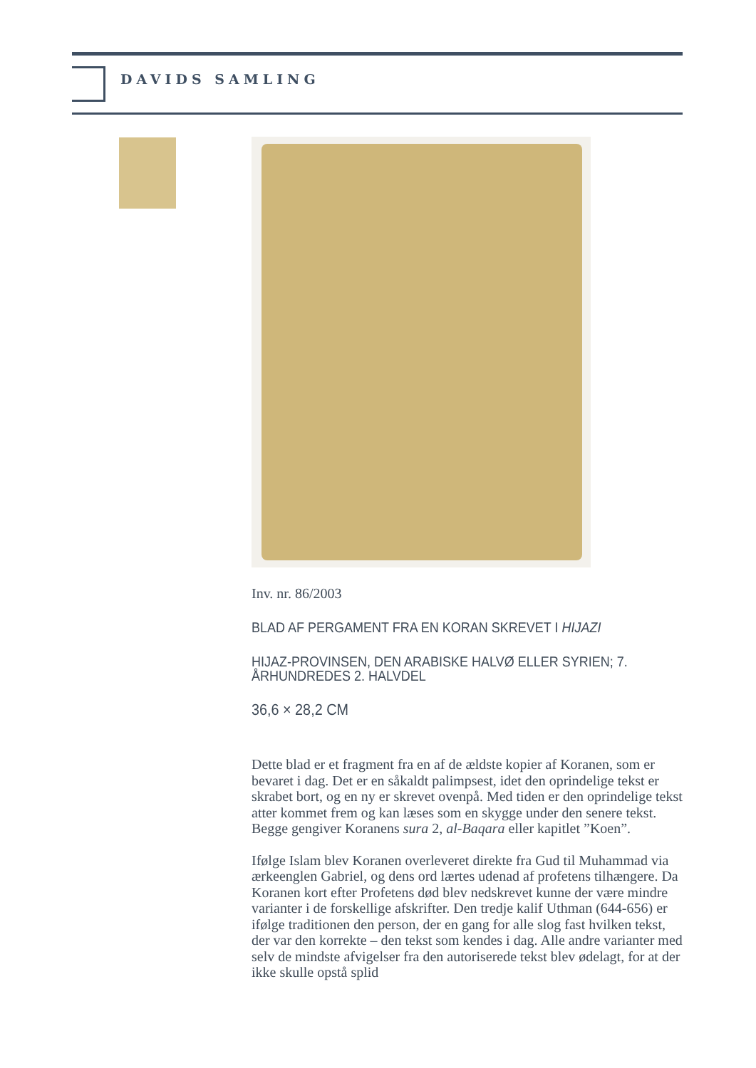DAVIDS SAMLING
Inv. nr. 86/2003
BLAD AF PERGAMENT FRA EN KORAN SKREVET I HIJAZI
HIJAZ-PROVINSEN, DEN ARABISKE HALVØ ELLER SYRIEN; 7. ÅRHUNDREDES 2. HALVDEL
36,6 × 28,2 CM
Dette blad er et fragment fra en af de ældste kopier af Koranen, som er bevaret i dag. Det er en såkaldt palimpsest, idet den oprindelige tekst er skrabet bort, og en ny er skrevet ovenpå. Med tiden er den oprindelige tekst atter kommet frem og kan læses som en skygge under den senere tekst. Begge gengiver Koranens sura 2, al-Baqara eller kapitlet ”Koen”.
Ifølge Islam blev Koranen overleveret direkte fra Gud til Muhammad via ærkeenglen Gabriel, og dens ord lærtes udenad af profetens tilhængere. Da Koranen kort efter Profetens død blev nedskrevet kunne der være mindre varianter i de forskellige afskrifter. Den tredje kalif Uthman (644-656) er ifølge traditionen den person, der en gang for alle slog fast hvilken tekst, der var den korrekte – den tekst som kendes i dag. Alle andre varianter med selv de mindste afvigelser fra den autoriserede tekst blev ødelagt, for at der ikke skulle opstå splid